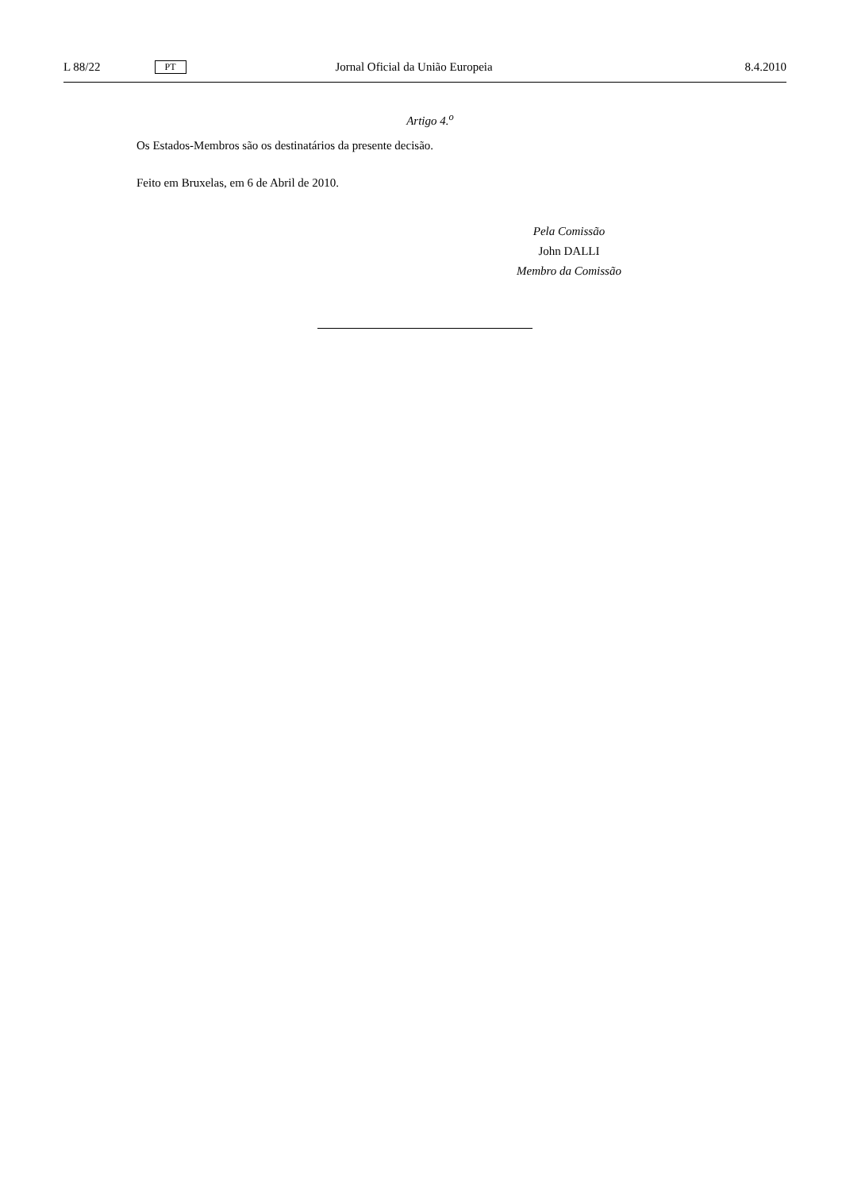L 88/22 PT Jornal Oficial da União Europeia 8.4.2010
Artigo 4.<sup>o</sup>
Os Estados-Membros são os destinatários da presente decisão.
Feito em Bruxelas, em 6 de Abril de 2010.
Pela Comissão
John DALLI
Membro da Comissão